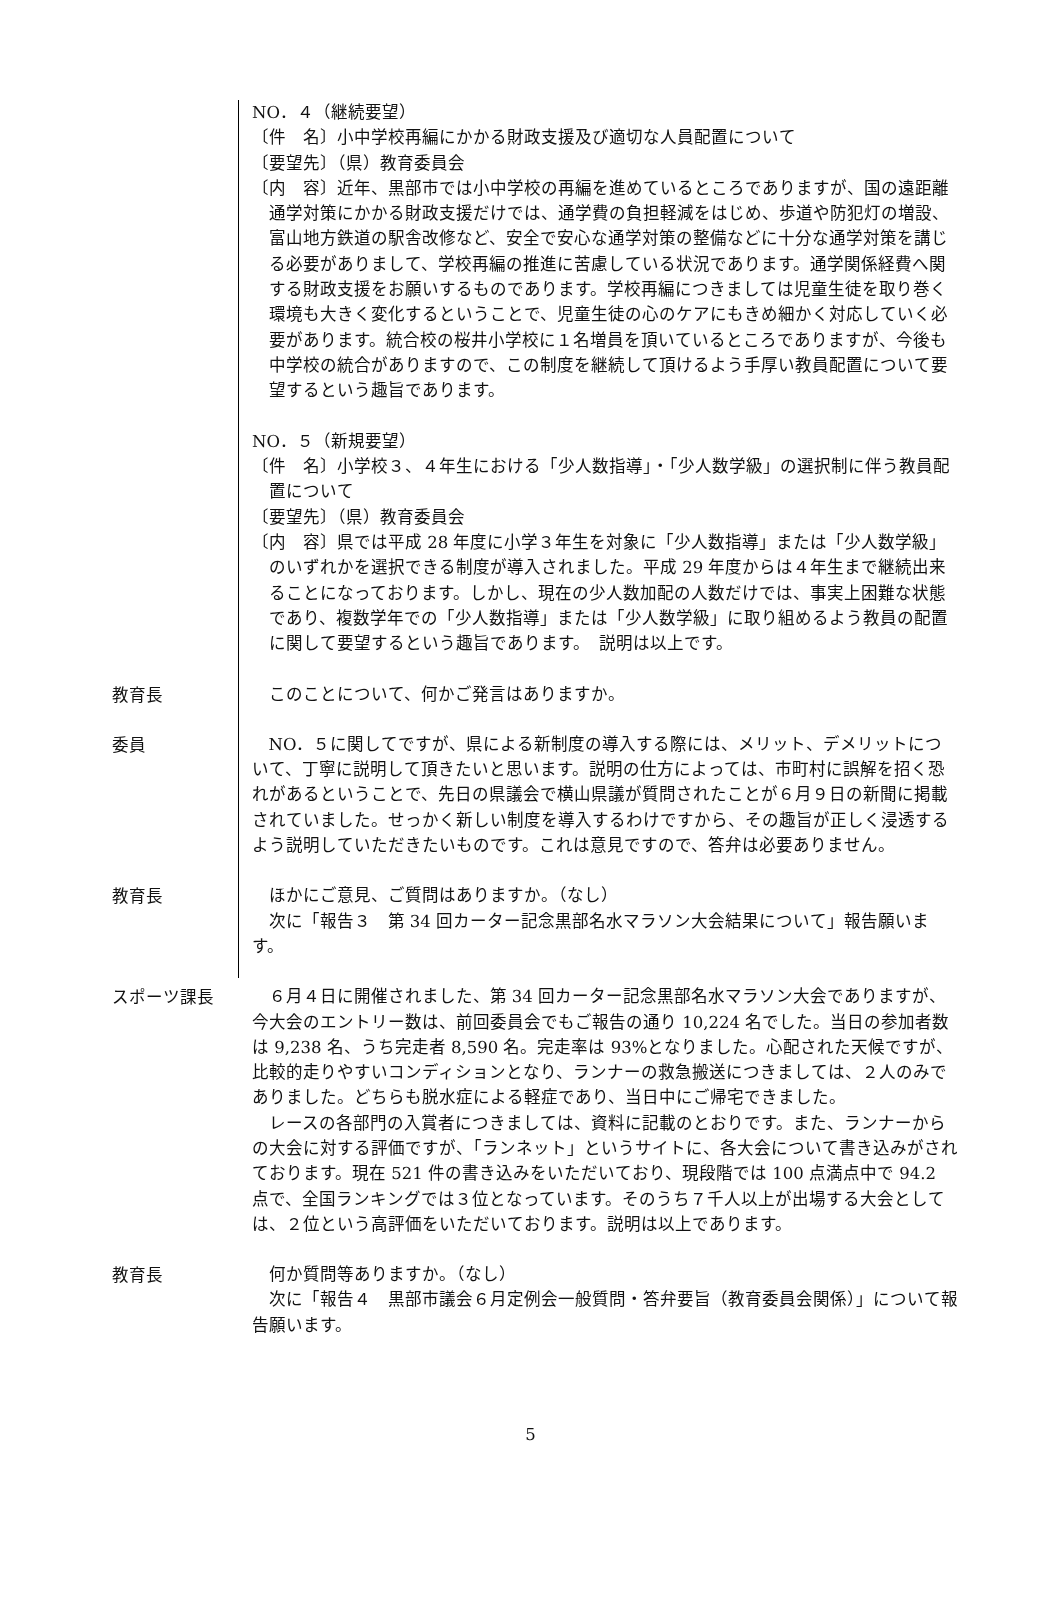NO．４（継続要望）
〔件　名〕小中学校再編にかかる財政支援及び適切な人員配置について
〔要望先〕（県）教育委員会
〔内　容〕近年、黒部市では小中学校の再編を進めているところでありますが、国の遠距離通学対策にかかる財政支援だけでは、通学費の負担軽減をはじめ、歩道や防犯灯の増設、富山地方鉄道の駅舎改修など、安全で安心な通学対策の整備などに十分な通学対策を講じる必要がありまして、学校再編の推進に苦慮している状況であります。通学関係経費へ関する財政支援をお願いするものであります。学校再編につきましては児童生徒を取り巻く環境も大きく変化するということで、児童生徒の心のケアにもきめ細かく対応していく必要があります。統合校の桜井小学校に１名増員を頂いているところでありますが、今後も中学校の統合がありますので、この制度を継続して頂けるよう手厚い教員配置について要望するという趣旨であります。
NO．５（新規要望）
〔件　名〕小学校３、４年生における「少人数指導」・「少人数学級」の選択制に伴う教員配置について
〔要望先〕（県）教育委員会
〔内　容〕県では平成 28 年度に小学３年生を対象に「少人数指導」または「少人数学級」のいずれかを選択できる制度が導入されました。平成 29 年度からは４年生まで継続出来ることになっております。しかし、現在の少人数加配の人数だけでは、事実上困難な状態であり、複数学年での「少人数指導」または「少人数学級」に取り組めるよう教員の配置に関して要望するという趣旨であります。　説明は以上です。
教育長
このことについて、何かご発言はありますか。
委員
NO．５に関してですが、県による新制度の導入する際には、メリット、デメリットについて、丁寧に説明して頂きたいと思います。説明の仕方によっては、市町村に誤解を招く恐れがあるということで、先日の県議会で横山県議が質問されたことが６月９日の新聞に掲載されていました。せっかく新しい制度を導入するわけですから、その趣旨が正しく浸透するよう説明していただきたいものです。これは意見ですので、答弁は必要ありません。
教育長
ほかにご意見、ご質問はありますか。（なし）
次に「報告３　第 34 回カーター記念黒部名水マラソン大会結果について」報告願います。
スポーツ課長
６月４日に開催されました、第 34 回カーター記念黒部名水マラソン大会でありますが、今大会のエントリー数は、前回委員会でもご報告の通り 10,224 名でした。当日の参加者数は 9,238 名、うち完走者 8,590 名。完走率は 93%となりました。心配された天候ですが、比較的走りやすいコンディションとなり、ランナーの救急搬送につきましては、２人のみでありました。どちらも脱水症による軽症であり、当日中にご帰宅できました。
レースの各部門の入賞者につきましては、資料に記載のとおりです。また、ランナーからの大会に対する評価ですが、「ランネット」というサイトに、各大会について書き込みがされております。現在 521 件の書き込みをいただいており、現段階では 100 点満点中で 94.2 点で、全国ランキングでは３位となっています。そのうち７千人以上が出場する大会としては、２位という高評価をいただいております。説明は以上であります。
教育長
何か質問等ありますか。（なし）
次に「報告４　黒部市議会６月定例会一般質問・答弁要旨（教育委員会関係）」について報告願います。
5